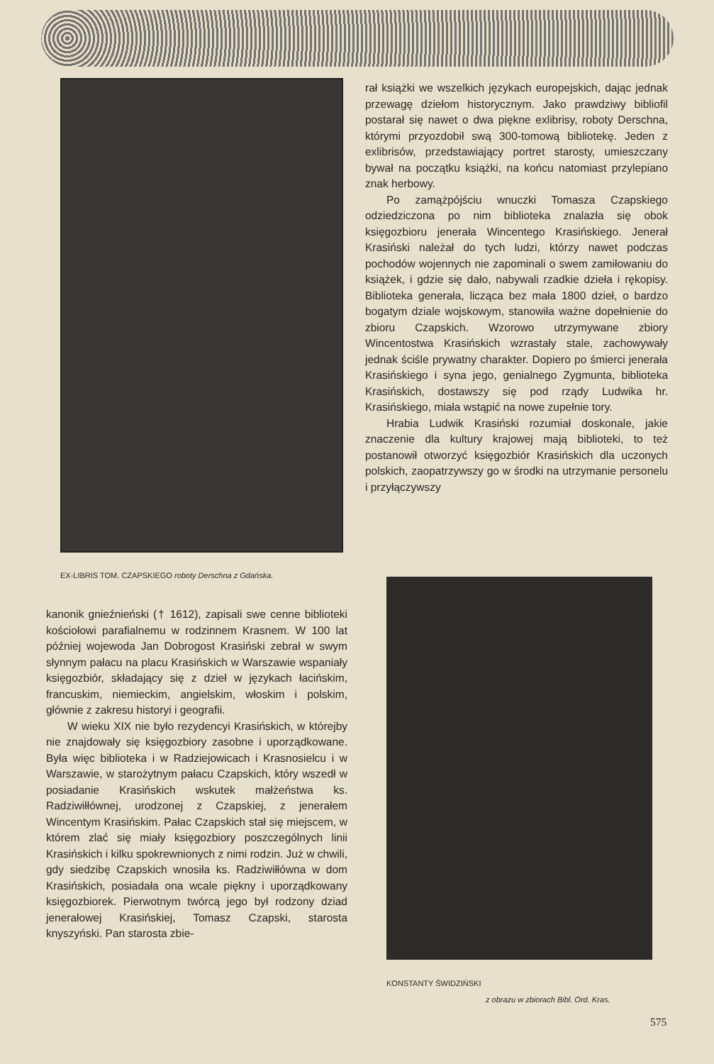EX-LIBRIS TOM. CZAPSKIEGO roboty Derschna z Gdańska.
rał książki we wszelkich językach europejskich, dając jednak przewagę dziełom historycznym. Jako prawdziwy bibliofil postarał się nawet o dwa piękne exlibrisy, roboty Derschna, którymi przyozdobił swą 300-tomową bibliotekę. Jeden z exlibrisów, przedstawiający portret starosty, umieszczany bywał na początku książki, na końcu natomiast przylepiano znak herbowy.
Po zamążpójściu wnuczki Tomasza Czapskiego odziedziczona po nim biblioteka znalazła się obok księgozbioru jenerała Wincentego Krasińskiego. Jenerał Krasiński należał do tych ludzi, którzy nawet podczas pochodów wojennych nie zapominali o swem zamiłowaniu do książek, i gdzie się dało, nabywali rzadkie dzieła i rękopisy. Biblioteka generała, licząca bez mała 1800 dzieł, o bardzo bogatym dziale wojskowym, stanowiła ważne dopełnienie do zbioru Czapskich. Wzorowo utrzymywane zbiory Wincentostwa Krasińskich wzrastały stale, zachowywały jednak ściśle prywatny charakter. Dopiero po śmierci jenerała Krasińskiego i syna jego, genialnego Zygmunta, biblioteka Krasińskich, dostawszy się pod rządy Ludwika hr. Krasińskiego, miała wstąpić na nowe zupełnie tory.
Hrabia Ludwik Krasiński rozumiał doskonale, jakie znaczenie dla kultury krajowej mają biblioteki, to też postanowił otworzyć księgozbiór Krasińskich dla uczonych polskich, zaopatrzywszy go w środki na utrzymanie personelu i przyłączywszy
kanonik gnieźnieński († 1612), zapisali swe cenne biblioteki kościołowi parafialnemu w rodzinnem Krasnem. W 100 lat później wojewoda Jan Dobrogost Krasiński zebrał w swym słynnym pałacu na placu Krasińskich w Warszawie wspaniały księgozbiór, składający się z dzieł w językach łacińskim, francuskim, niemieckim, angielskim, włoskim i polskim, głównie z zakresu historyi i geografii.
W wieku XIX nie było rezydencyi Krasińskich, w którejby nie znajdowały się księgozbiory zasobne i uporządkowane. Była więc biblioteka i w Radziejowicach i Krasnosielcu i w Warszawie, w starożytnym pałacu Czapskich, który wszedł w posiadanie Krasińskich wskutek małżeństwa ks. Radziwiłłównej, urodzonej z Czapskiej, z jenerałem Wincentym Krasińskim. Pałac Czapskich stał się miejscem, w którem zlać się miały księgozbiory poszczególnych linii Krasińskich i kilku spokrewnionych z nimi rodzin. Już w chwili, gdy siedzibę Czapskich wnosiła ks. Radziwiłłówna w dom Krasińskich, posiadała ona wcale piękny i uporządkowany księgozbiorek. Pierwotnym twórcą jego był rodzony dziad jenerałowej Krasińskiej, Tomasz Czapski, starosta knyszyński. Pan starosta zbie-
KONSTANTY ŚWIDZIŃSKI
z obrazu w zbiorach Bibl. Ord. Kras.
575